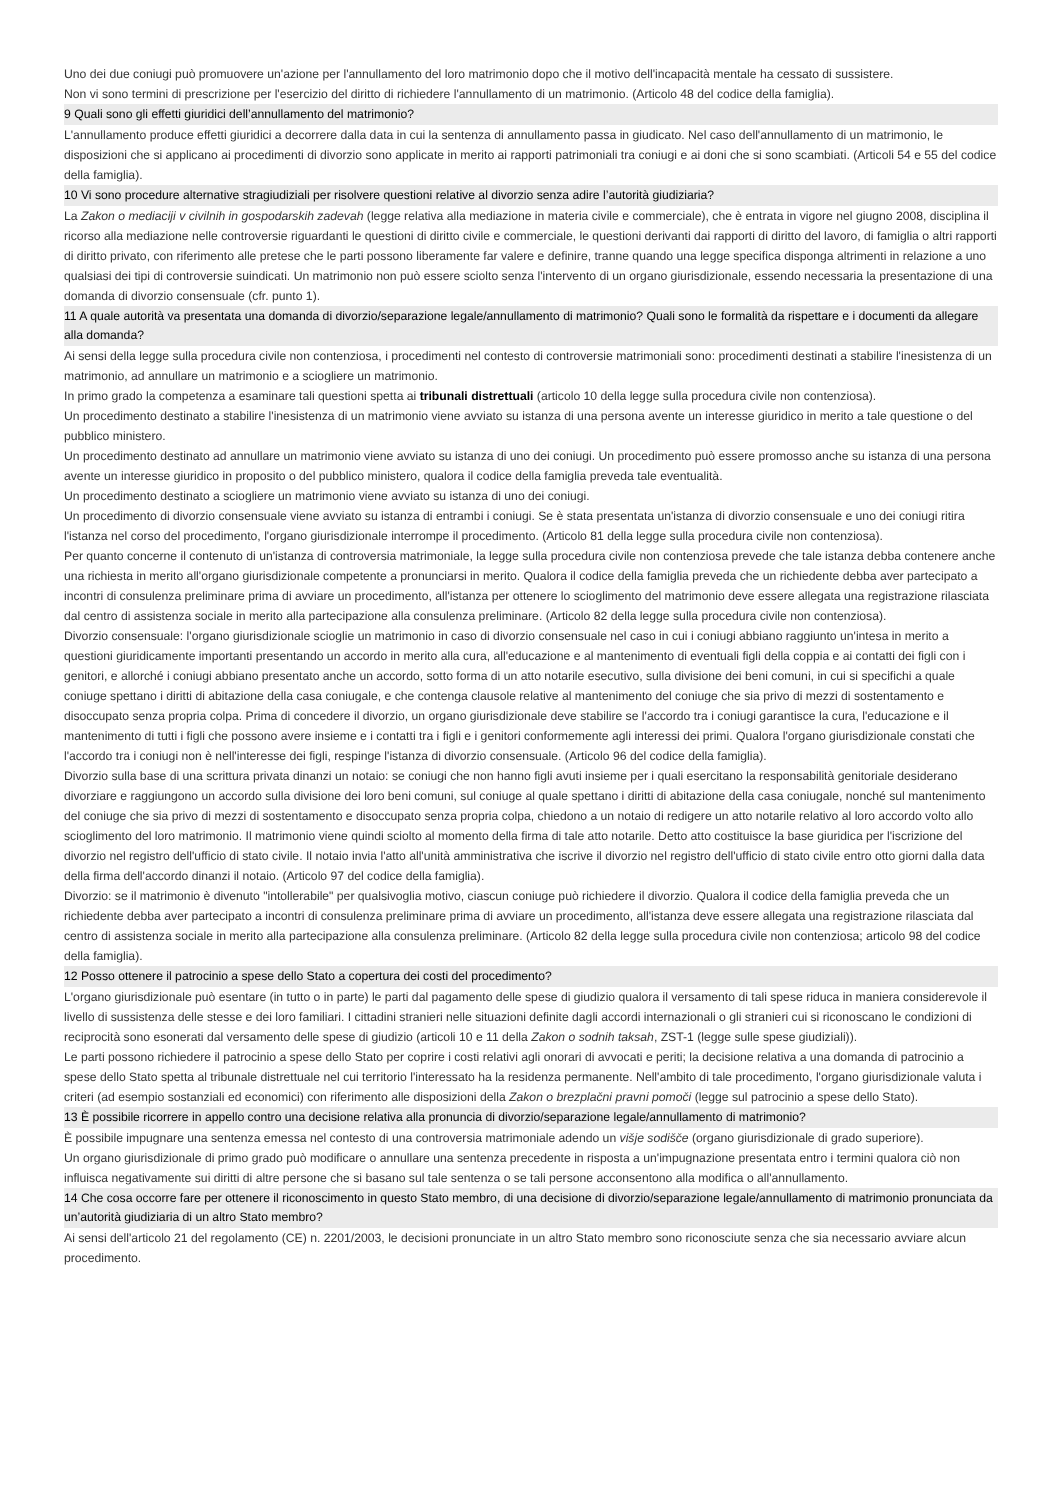Uno dei due coniugi può promuovere un'azione per l'annullamento del loro matrimonio dopo che il motivo dell'incapacità mentale ha cessato di sussistere.
Non vi sono termini di prescrizione per l'esercizio del diritto di richiedere l'annullamento di un matrimonio. (Articolo 48 del codice della famiglia).
9 Quali sono gli effetti giuridici dell’annullamento del matrimonio?
L'annullamento produce effetti giuridici a decorrere dalla data in cui la sentenza di annullamento passa in giudicato. Nel caso dell'annullamento di un matrimonio, le disposizioni che si applicano ai procedimenti di divorzio sono applicate in merito ai rapporti patrimoniali tra coniugi e ai doni che si sono scambiati. (Articoli 54 e 55 del codice della famiglia).
10 Vi sono procedure alternative stragiudiziali per risolvere questioni relative al divorzio senza adire l’autorità giudiziaria?
La Zakon o mediaciji v civilnih in gospodarskih zadevah (legge relativa alla mediazione in materia civile e commerciale), che è entrata in vigore nel giugno 2008, disciplina il ricorso alla mediazione nelle controversie riguardanti le questioni di diritto civile e commerciale, le questioni derivanti dai rapporti di diritto del lavoro, di famiglia o altri rapporti di diritto privato, con riferimento alle pretese che le parti possono liberamente far valere e definire, tranne quando una legge specifica disponga altrimenti in relazione a uno qualsiasi dei tipi di controversie suindicati. Un matrimonio non può essere sciolto senza l'intervento di un organo giurisdizionale, essendo necessaria la presentazione di una domanda di divorzio consensuale (cfr. punto 1).
11 A quale autorità va presentata una domanda di divorzio/separazione legale/annullamento di matrimonio? Quali sono le formalità da rispettare e i documenti da allegare alla domanda?
Ai sensi della legge sulla procedura civile non contenziosa, i procedimenti nel contesto di controversie matrimoniali sono: procedimenti destinati a stabilire l'inesistenza di un matrimonio, ad annullare un matrimonio e a sciogliere un matrimonio.
In primo grado la competenza a esaminare tali questioni spetta ai tribunali distrettuali (articolo 10 della legge sulla procedura civile non contenziosa).
Un procedimento destinato a stabilire l'inesistenza di un matrimonio viene avviato su istanza di una persona avente un interesse giuridico in merito a tale questione o del pubblico ministero.
Un procedimento destinato ad annullare un matrimonio viene avviato su istanza di uno dei coniugi. Un procedimento può essere promosso anche su istanza di una persona avente un interesse giuridico in proposito o del pubblico ministero, qualora il codice della famiglia preveda tale eventualità.
Un procedimento destinato a sciogliere un matrimonio viene avviato su istanza di uno dei coniugi.
Un procedimento di divorzio consensuale viene avviato su istanza di entrambi i coniugi. Se è stata presentata un'istanza di divorzio consensuale e uno dei coniugi ritira l'istanza nel corso del procedimento, l'organo giurisdizionale interrompe il procedimento. (Articolo 81 della legge sulla procedura civile non contenziosa).
Per quanto concerne il contenuto di un'istanza di controversia matrimoniale, la legge sulla procedura civile non contenziosa prevede che tale istanza debba contenere anche una richiesta in merito all'organo giurisdizionale competente a pronunciarsi in merito. Qualora il codice della famiglia preveda che un richiedente debba aver partecipato a incontri di consulenza preliminare prima di avviare un procedimento, all'istanza per ottenere lo scioglimento del matrimonio deve essere allegata una registrazione rilasciata dal centro di assistenza sociale in merito alla partecipazione alla consulenza preliminare. (Articolo 82 della legge sulla procedura civile non contenziosa).
Divorzio consensuale: l'organo giurisdizionale scioglie un matrimonio in caso di divorzio consensuale nel caso in cui i coniugi abbiano raggiunto un'intesa in merito a questioni giuridicamente importanti presentando un accordo in merito alla cura, all'educazione e al mantenimento di eventuali figli della coppia e ai contatti dei figli con i genitori, e allorché i coniugi abbiano presentato anche un accordo, sotto forma di un atto notarile esecutivo, sulla divisione dei beni comuni, in cui si specifichi a quale coniuge spettano i diritti di abitazione della casa coniugale, e che contenga clausole relative al mantenimento del coniuge che sia privo di mezzi di sostentamento e disoccupato senza propria colpa. Prima di concedere il divorzio, un organo giurisdizionale deve stabilire se l'accordo tra i coniugi garantisce la cura, l'educazione e il mantenimento di tutti i figli che possono avere insieme e i contatti tra i figli e i genitori conformemente agli interessi dei primi. Qualora l'organo giurisdizionale constati che l'accordo tra i coniugi non è nell'interesse dei figli, respinge l'istanza di divorzio consensuale. (Articolo 96 del codice della famiglia).
Divorzio sulla base di una scrittura privata dinanzi un notaio: se coniugi che non hanno figli avuti insieme per i quali esercitano la responsabilità genitoriale desiderano divorziare e raggiungono un accordo sulla divisione dei loro beni comuni, sul coniuge al quale spettano i diritti di abitazione della casa coniugale, nonché sul mantenimento del coniuge che sia privo di mezzi di sostentamento e disoccupato senza propria colpa, chiedono a un notaio di redigere un atto notarile relativo al loro accordo volto allo scioglimento del loro matrimonio. Il matrimonio viene quindi sciolto al momento della firma di tale atto notarile. Detto atto costituisce la base giuridica per l'iscrizione del divorzio nel registro dell'ufficio di stato civile. Il notaio invia l'atto all'unità amministrativa che iscrive il divorzio nel registro dell'ufficio di stato civile entro otto giorni dalla data della firma dell'accordo dinanzi il notaio. (Articolo 97 del codice della famiglia).
Divorzio: se il matrimonio è divenuto "intollerabile" per qualsivoglia motivo, ciascun coniuge può richiedere il divorzio. Qualora il codice della famiglia preveda che un richiedente debba aver partecipato a incontri di consulenza preliminare prima di avviare un procedimento, all'istanza deve essere allegata una registrazione rilasciata dal centro di assistenza sociale in merito alla partecipazione alla consulenza preliminare. (Articolo 82 della legge sulla procedura civile non contenziosa; articolo 98 del codice della famiglia).
12 Posso ottenere il patrocinio a spese dello Stato a copertura dei costi del procedimento?
L'organo giurisdizionale può esentare (in tutto o in parte) le parti dal pagamento delle spese di giudizio qualora il versamento di tali spese riduca in maniera considerevole il livello di sussistenza delle stesse e dei loro familiari. I cittadini stranieri nelle situazioni definite dagli accordi internazionali o gli stranieri cui si riconoscano le condizioni di reciprocità sono esonerati dal versamento delle spese di giudizio (articoli 10 e 11 della Zakon o sodnih taksah, ZST-1 (legge sulle spese giudiziali)).
Le parti possono richiedere il patrocinio a spese dello Stato per coprire i costi relativi agli onorari di avvocati e periti; la decisione relativa a una domanda di patrocinio a spese dello Stato spetta al tribunale distrettuale nel cui territorio l'interessato ha la residenza permanente. Nell'ambito di tale procedimento, l'organo giurisdizionale valuta i criteri (ad esempio sostanziali ed economici) con riferimento alle disposizioni della Zakon o brezplačni pravni pomoči (legge sul patrocinio a spese dello Stato).
13 È possibile ricorrere in appello contro una decisione relativa alla pronuncia di divorzio/separazione legale/annullamento di matrimonio?
È possibile impugnare una sentenza emessa nel contesto di una controversia matrimoniale adendo un višje sodišče (organo giurisdizionale di grado superiore).
Un organo giurisdizionale di primo grado può modificare o annullare una sentenza precedente in risposta a un'impugnazione presentata entro i termini qualora ciò non influisca negativamente sui diritti di altre persone che si basano sul tale sentenza o se tali persone acconsentono alla modifica o all'annullamento.
14 Che cosa occorre fare per ottenere il riconoscimento in questo Stato membro, di una decisione di divorzio/separazione legale/annullamento di matrimonio pronunciata da un’autorità giudiziaria di un altro Stato membro?
Ai sensi dell'articolo 21 del regolamento (CE) n. 2201/2003, le decisioni pronunciate in un altro Stato membro sono riconosciute senza che sia necessario avviare alcun procedimento.